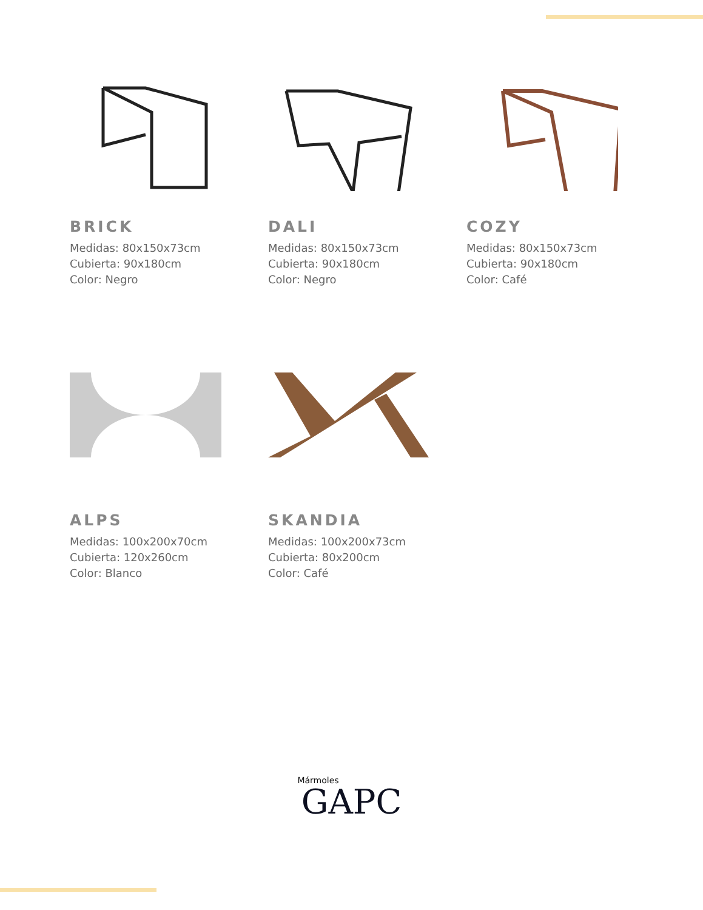BRICK
Medidas: 80x150x73cm
Cubierta: 90x180cm
Color: Negro
DALI
Medidas: 80x150x73cm
Cubierta: 90x180cm
Color: Negro
COZY
Medidas: 80x150x73cm
Cubierta: 90x180cm
Color: Café
ALPS
Medidas: 100x200x70cm
Cubierta: 120x260cm
Color: Blanco
SKANDIA
Medidas: 100x200x73cm
Cubierta: 80x200cm
Color: Café
Mármoles
GAPC